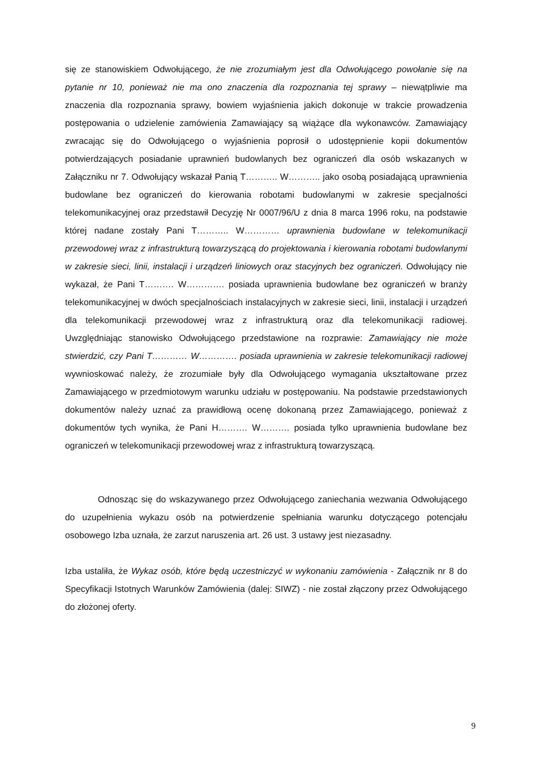się ze stanowiskiem Odwołującego, że nie zrozumiałym jest dla Odwołującego powołanie się na pytanie nr 10, ponieważ nie ma ono znaczenia dla rozpoznania tej sprawy – niewątpliwie ma znaczenia dla rozpoznania sprawy, bowiem wyjaśnienia jakich dokonuje w trakcie prowadzenia postępowania o udzielenie zamówienia Zamawiający są wiążące dla wykonawców. Zamawiający zwracając się do Odwołującego o wyjaśnienia poprosił o udostępnienie kopii dokumentów potwierdzających posiadanie uprawnień budowlanych bez ograniczeń dla osób wskazanych w Załączniku nr 7. Odwołujący wskazał Panią T……….. W……….. jako osobą posiadającą uprawnienia budowlane bez ograniczeń do kierowania robotami budowlanymi w zakresie specjalności telekomunikacyjnej oraz przedstawił Decyzję Nr 0007/96/U z dnia 8 marca 1996 roku, na podstawie której nadane zostały Pani T……….. W………… uprawnienia budowlane w telekomunikacji przewodowej wraz z infrastrukturą towarzyszącą do projektowania i kierowania robotami budowlanymi w zakresie sieci, linii, instalacji i urządzeń liniowych oraz stacyjnych bez ograniczeń. Odwołujący nie wykazał, że Pani T………. W…………. posiada uprawnienia budowlane bez ograniczeń w branży telekomunikacyjnej w dwóch specjalnościach instalacyjnych w zakresie sieci, linii, instalacji i urządzeń dla telekomunikacji przewodowej wraz z infrastrukturą oraz dla telekomunikacji radiowej. Uwzględniając stanowisko Odwołującego przedstawione na rozprawie: Zamawiający nie może stwierdzić, czy Pani T………… W…………. posiada uprawnienia w zakresie telekomunikacji radiowej wywnioskować należy, że zrozumiałe były dla Odwołującego wymagania ukształtowane przez Zamawiającego w przedmiotowym warunku udziału w postępowaniu. Na podstawie przedstawionych dokumentów należy uznać za prawidłową ocenę dokonaną przez Zamawiającego, ponieważ z dokumentów tych wynika, że Pani H………. W………. posiada tylko uprawnienia budowlane bez ograniczeń w telekomunikacji przewodowej wraz z infrastrukturą towarzyszącą.
Odnosząc się do wskazywanego przez Odwołującego zaniechania wezwania Odwołującego do uzupełnienia wykazu osób na potwierdzenie spełniania warunku dotyczącego potencjału osobowego Izba uznała, że zarzut naruszenia art. 26 ust. 3 ustawy jest niezasadny.
Izba ustaliła, że Wykaz osób, które będą uczestniczyć w wykonaniu zamówienia - Załącznik nr 8 do Specyfikacji Istotnych Warunków Zamówienia (dalej: SIWZ) - nie został złączony przez Odwołującego do złożonej oferty.
9